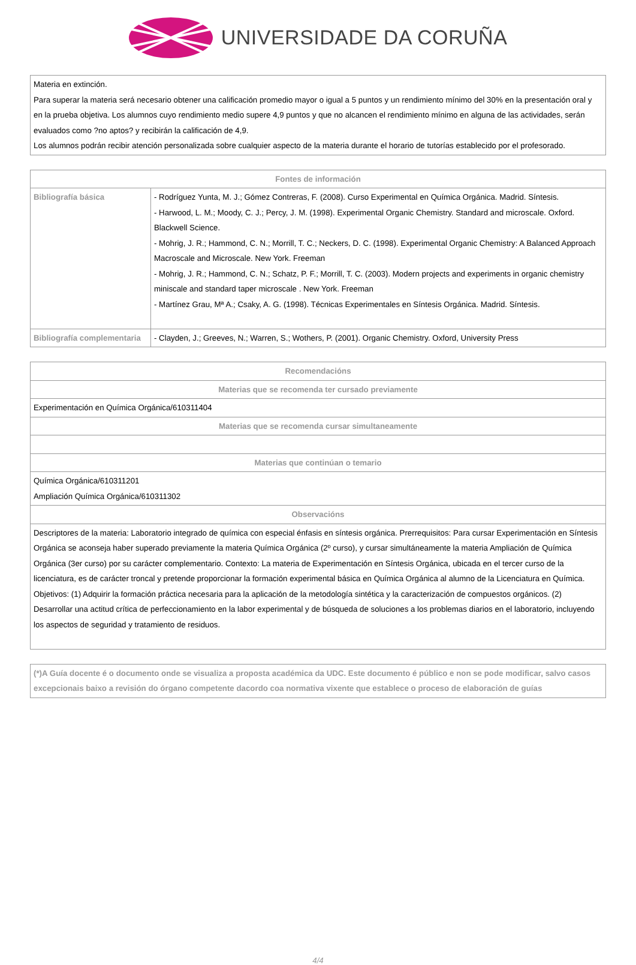UNIVERSIDADE DA CORUÑA
| Materia en extinción. Para superar la materia será necesario obtener una calificación promedio mayor o igual a 5 puntos y un rendimiento mínimo del 30% en la presentación oral y en la prueba objetiva. Los alumnos cuyo rendimiento medio supere 4,9 puntos y que no alcancen el rendimiento mínimo en alguna de las actividades, serán evaluados como ?no aptos? y recibirán la calificación de 4,9. Los alumnos podrán recibir atención personalizada sobre cualquier aspecto de la materia durante el horario de tutorías establecido por el profesorado. |
| Fontes de información | |
| --- | --- |
| Bibliografía básica | - Rodríguez Yunta, M. J.; Gómez Contreras, F. (2008). Curso Experimental en Química Orgánica. Madrid. Síntesis. - Harwood, L. M.; Moody, C. J.; Percy, J. M. (1998). Experimental Organic Chemistry. Standard and microscale. Oxford. Blackwell Science. - Mohrig, J. R.; Hammond, C. N.; Morrill, T. C.; Neckers, D. C. (1998). Experimental Organic Chemistry: A Balanced Approach Macroscale and Microscale. New York. Freeman - Mohrig, J. R.; Hammond, C. N.; Schatz, P. F.; Morrill, T. C. (2003). Modern projects and experiments in organic chemistry miniscale and standard taper microscale . New York. Freeman - Martínez Grau, Mª A.; Csaky, A. G. (1998). Técnicas Experimentales en Síntesis Orgánica. Madrid. Síntesis. |
| Bibliografía complementaria | - Clayden, J.; Greeves, N.; Warren, S.; Wothers, P. (2001). Organic Chemistry. Oxford, University Press |
| Recomendacións |
| --- |
| Materias que se recomenda ter cursado previamente |
| Experimentación en Química Orgánica/610311404 |
| Materias que se recomenda cursar simultaneamente |
| Materias que continúan o temario |
| Química Orgánica/610311201 Ampliación Química Orgánica/610311302 |
| Observacións |
| Descriptores de la materia: Laboratorio integrado de química con especial énfasis en síntesis orgánica. Prerrequisitos: Para cursar Experimentación en Síntesis Orgánica se aconseja haber superado previamente la materia Química Orgánica (2º curso), y cursar simultáneamente la materia Ampliación de Química Orgánica (3er curso) por su carácter complementario. Contexto: La materia de Experimentación en Síntesis Orgánica, ubicada en el tercer curso de la licenciatura, es de carácter troncal y pretende proporcionar la formación experimental básica en Química Orgánica al alumno de la Licenciatura en Química. Objetivos: (1) Adquirir la formación práctica necesaria para la aplicación de la metodología sintética y la caracterización de compuestos orgánicos. (2) Desarrollar una actitud crítica de perfeccionamiento en la labor experimental y de búsqueda de soluciones a los problemas diarios en el laboratorio, incluyendo los aspectos de seguridad y tratamiento de residuos. |
| (*)A Guía docente é o documento onde se visualiza a proposta académica da UDC. Este documento é público e non se pode modificar, salvo casos excepcionais baixo a revisión do órgano competente dacordo coa normativa vixente que establece o proceso de elaboración de guías |
4/4